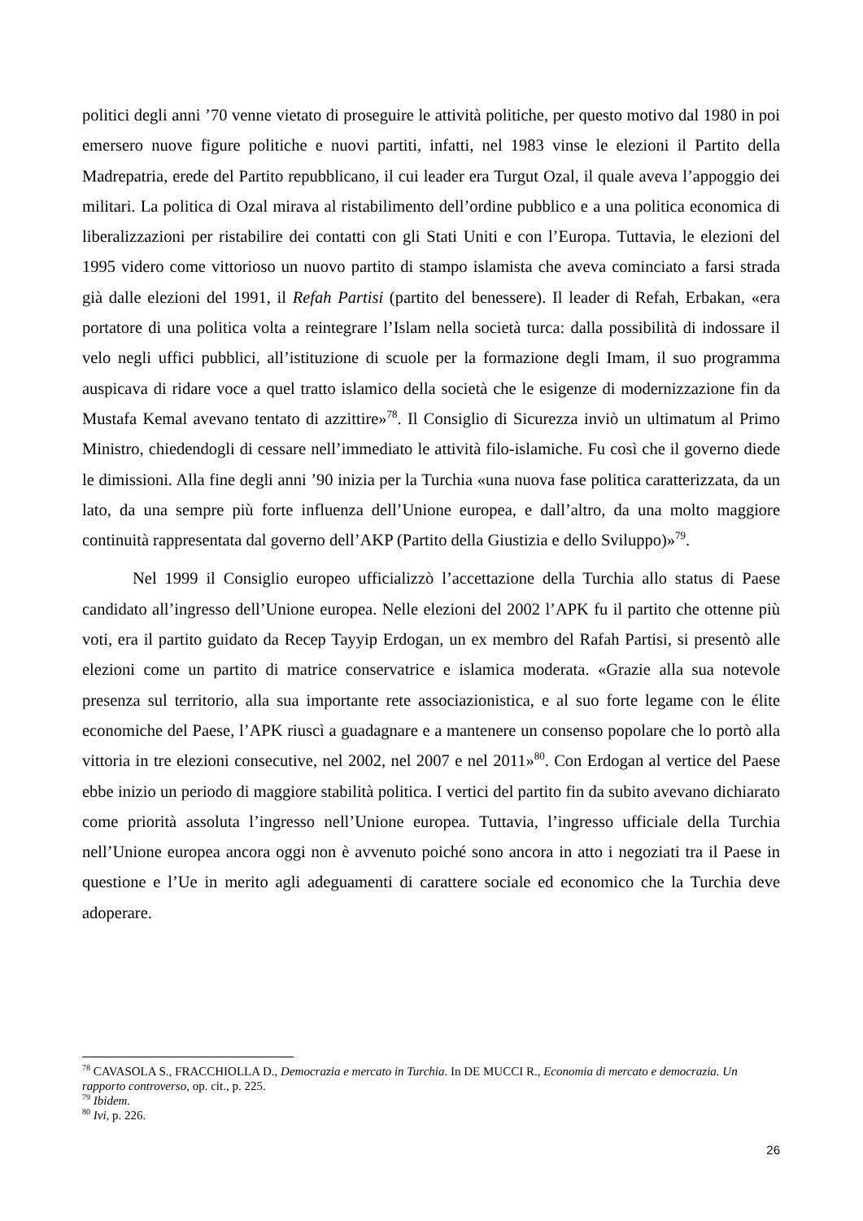politici degli anni ’70 venne vietato di proseguire le attività politiche, per questo motivo dal 1980 in poi emersero nuove figure politiche e nuovi partiti, infatti, nel 1983 vinse le elezioni il Partito della Madrepatria, erede del Partito repubblicano, il cui leader era Turgut Ozal, il quale aveva l’appoggio dei militari. La politica di Ozal mirava al ristabilimento dell’ordine pubblico e a una politica economica di liberalizzazioni per ristabilire dei contatti con gli Stati Uniti e con l’Europa. Tuttavia, le elezioni del 1995 videro come vittorioso un nuovo partito di stampo islamista che aveva cominciato a farsi strada già dalle elezioni del 1991, il Refah Partisi (partito del benessere). Il leader di Refah, Erbakan, «era portatore di una politica volta a reintegrare l’Islam nella società turca: dalla possibilità di indossare il velo negli uffici pubblici, all’istituzione di scuole per la formazione degli Imam, il suo programma auspicava di ridare voce a quel tratto islamico della società che le esigenze di modernizzazione fin da Mustafa Kemal avevano tentato di azzittire»<sup>78</sup>. Il Consiglio di Sicurezza inviò un ultimatum al Primo Ministro, chiedendogli di cessare nell’immediato le attività filo-islamiche. Fu così che il governo diede le dimissioni. Alla fine degli anni ’90 inizia per la Turchia «una nuova fase politica caratterizzata, da un lato, da una sempre più forte influenza dell’Unione europea, e dall’altro, da una molto maggiore continuità rappresentata dal governo dell’AKP (Partito della Giustizia e dello Sviluppo)»<sup>79</sup>.
Nel 1999 il Consiglio europeo ufficializzò l’accettazione della Turchia allo status di Paese candidato all’ingresso dell’Unione europea. Nelle elezioni del 2002 l’APK fu il partito che ottenne più voti, era il partito guidato da Recep Tayyip Erdogan, un ex membro del Rafah Partisi, si presentò alle elezioni come un partito di matrice conservatrice e islamica moderata. «Grazie alla sua notevole presenza sul territorio, alla sua importante rete associazionistica, e al suo forte legame con le élite economiche del Paese, l’APK riuscì a guadagnare e a mantenere un consenso popolare che lo portò alla vittoria in tre elezioni consecutive, nel 2002, nel 2007 e nel 2011»<sup>80</sup>. Con Erdogan al vertice del Paese ebbe inizio un periodo di maggiore stabilità politica. I vertici del partito fin da subito avevano dichiarato come priorità assoluta l’ingresso nell’Unione europea. Tuttavia, l’ingresso ufficiale della Turchia nell’Unione europea ancora oggi non è avvenuto poiché sono ancora in atto i negoziati tra il Paese in questione e l’Ue in merito agli adeguamenti di carattere sociale ed economico che la Turchia deve adoperare.
<sup>78</sup> CAVASOLA S., FRACCHIOLLA D., Democrazia e mercato in Turchia. In DE MUCCI R., Economia di mercato e democrazia. Un rapporto controverso, op. cit., p. 225.
<sup>79</sup> Ibidem.
<sup>80</sup> Ivi, p. 226.
26